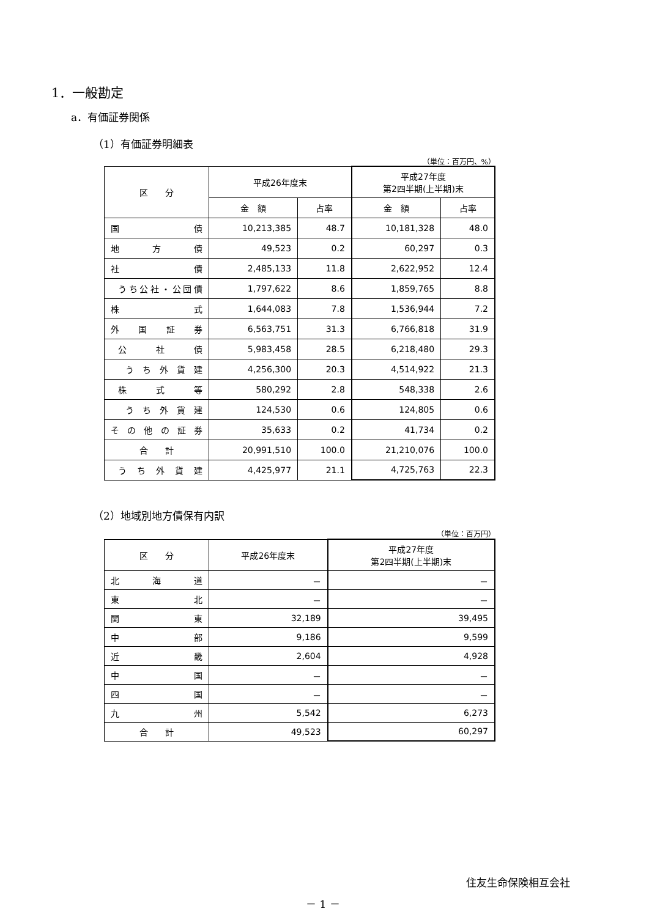1．一般勘定
a．有価証券関係
（1）有価証券明細表
（単位：百万円、%）
| 区 分 | 平成26年度末 | | 平成27年度 第2四半期(上半期)末 | |
| --- | --- | --- | --- | --- |
| | 金 額 | 占率 | 金 額 | 占率 |
| 国 債 | 10,213,385 | 48.7 | 10,181,328 | 48.0 |
| 地 方 債 | 49,523 | 0.2 | 60,297 | 0.3 |
| 社 債 | 2,485,133 | 11.8 | 2,622,952 | 12.4 |
| うち公社・公団債 | 1,797,622 | 8.6 | 1,859,765 | 8.8 |
| 株 式 | 1,644,083 | 7.8 | 1,536,944 | 7.2 |
| 外 国 証 券 | 6,563,751 | 31.3 | 6,766,818 | 31.9 |
| 公 社 債 | 5,983,458 | 28.5 | 6,218,480 | 29.3 |
| う ち 外 貨 建 | 4,256,300 | 20.3 | 4,514,922 | 21.3 |
| 株 式 等 | 580,292 | 2.8 | 548,338 | 2.6 |
| う ち 外 貨 建 | 124,530 | 0.6 | 124,805 | 0.6 |
| そ の 他 の 証 券 | 35,633 | 0.2 | 41,734 | 0.2 |
| 合 計 | 20,991,510 | 100.0 | 21,210,076 | 100.0 |
| う ち 外 貨 建 | 4,425,977 | 21.1 | 4,725,763 | 22.3 |
（2）地域別地方債保有内訳
（単位：百万円）
| 区 分 | 平成26年度末 | 平成27年度 第2四半期(上半期)末 |
| --- | --- | --- |
| 北 海 道 | － | － |
| 東 北 | － | － |
| 関 東 | 32,189 | 39,495 |
| 中 部 | 9,186 | 9,599 |
| 近 畿 | 2,604 | 4,928 |
| 中 国 | － | － |
| 四 国 | － | － |
| 九 州 | 5,542 | 6,273 |
| 合 計 | 49,523 | 60,297 |
住友生命保険相互会社
－ 1 －